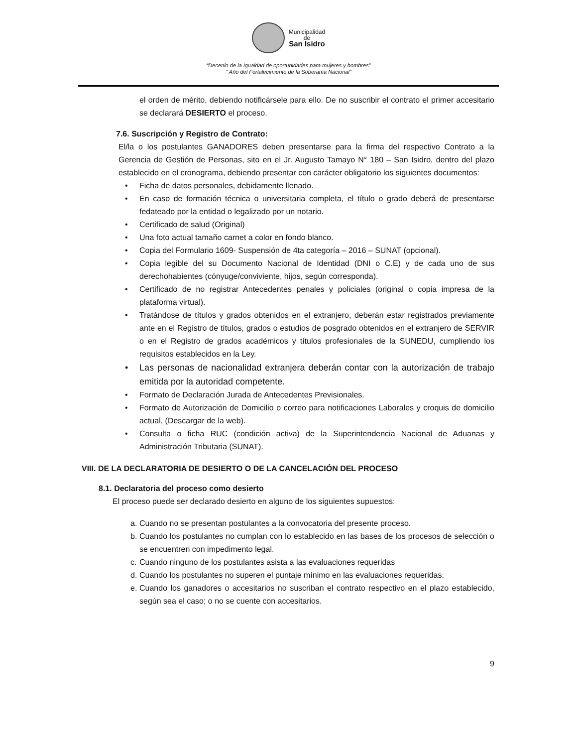Municipalidad
de
San Isidro
“Decenio de la Igualdad de oportunidades para mujeres y hombres”
" Año del Fortalecimiento de la Soberanía Nacional”
el orden de mérito, debiendo notificársele para ello. De no suscribir el contrato el primer accesitario se declarará DESIERTO el proceso.
7.6. Suscripción y Registro de Contrato:
El/la o los postulantes GANADORES deben presentarse para la firma del respectivo Contrato a la Gerencia de Gestión de Personas, sito en el Jr. Augusto Tamayo N° 180 – San Isidro, dentro del plazo establecido en el cronograma, debiendo presentar con carácter obligatorio los siguientes documentos:
• Ficha de datos personales, debidamente llenado.
• En caso de formación técnica o universitaria completa, el título o grado deberá de presentarse fedateado por la entidad o legalizado por un notario.
• Certificado de salud (Original)
• Una foto actual tamaño carnet a color en fondo blanco.
• Copia del Formulario 1609- Suspensión de 4ta categoría – 2016 – SUNAT (opcional).
• Copia legible del su Documento Nacional de Identidad (DNI o C.E) y de cada uno de sus derechohabientes (cónyuge/conviviente, hijos, según corresponda).
• Certificado de no registrar Antecedentes penales y policiales (original o copia impresa de la plataforma virtual).
• Tratándose de títulos y grados obtenidos en el extranjero, deberán estar registrados previamente ante en el Registro de títulos, grados o estudios de posgrado obtenidos en el extranjero de SERVIR o en el Registro de grados académicos y títulos profesionales de la SUNEDU, cumpliendo los requisitos establecidos en la Ley.
• Las personas de nacionalidad extranjera deberán contar con la autorización de trabajo emitida por la autoridad competente.
• Formato de Declaración Jurada de Antecedentes Previsionales.
• Formato de Autorización de Domicilio o correo para notificaciones Laborales y croquis de domicilio actual, (Descargar de la web).
• Consulta o ficha RUC (condición activa) de la Superintendencia Nacional de Aduanas y Administración Tributaria (SUNAT).
VIII. DE LA DECLARATORIA DE DESIERTO O DE LA CANCELACIÓN DEL PROCESO
8.1. Declaratoria del proceso como desierto
El proceso puede ser declarado desierto en alguno de los siguientes supuestos:
a. Cuando no se presentan postulantes a la convocatoria del presente proceso.
b. Cuando los postulantes no cumplan con lo establecido en las bases de los procesos de selección o se encuentren con impedimento legal.
c. Cuando ninguno de los postulantes asista a las evaluaciones requeridas
d. Cuando los postulantes no superen el puntaje mínimo en las evaluaciones requeridas.
e. Cuando los ganadores o accesitarios no suscriban el contrato respectivo en el plazo establecido, según sea el caso; o no se cuente con accesitarios.
9